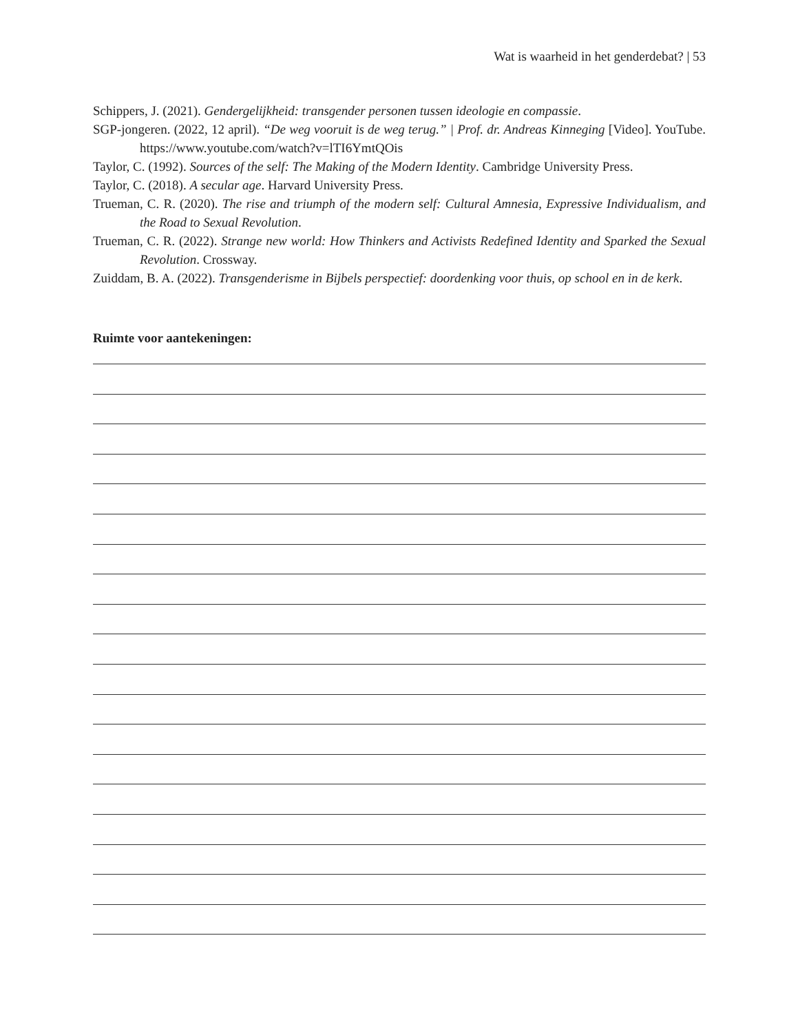Wat is waarheid in het genderdebat? | 53
Schippers, J. (2021). Gendergelijkheid: transgender personen tussen ideologie en compassie.
SGP-jongeren. (2022, 12 april). “De weg vooruit is de weg terug.” | Prof. dr. Andreas Kinneging [Video]. YouTube. https://www.youtube.com/watch?v=lTI6YmtQOis
Taylor, C. (1992). Sources of the self: The Making of the Modern Identity. Cambridge University Press.
Taylor, C. (2018). A secular age. Harvard University Press.
Trueman, C. R. (2020). The rise and triumph of the modern self: Cultural Amnesia, Expressive Individualism, and the Road to Sexual Revolution.
Trueman, C. R. (2022). Strange new world: How Thinkers and Activists Redefined Identity and Sparked the Sexual Revolution. Crossway.
Zuiddam, B. A. (2022). Transgenderisme in Bijbels perspectief: doordenking voor thuis, op school en in de kerk.
Ruimte voor aantekeningen: